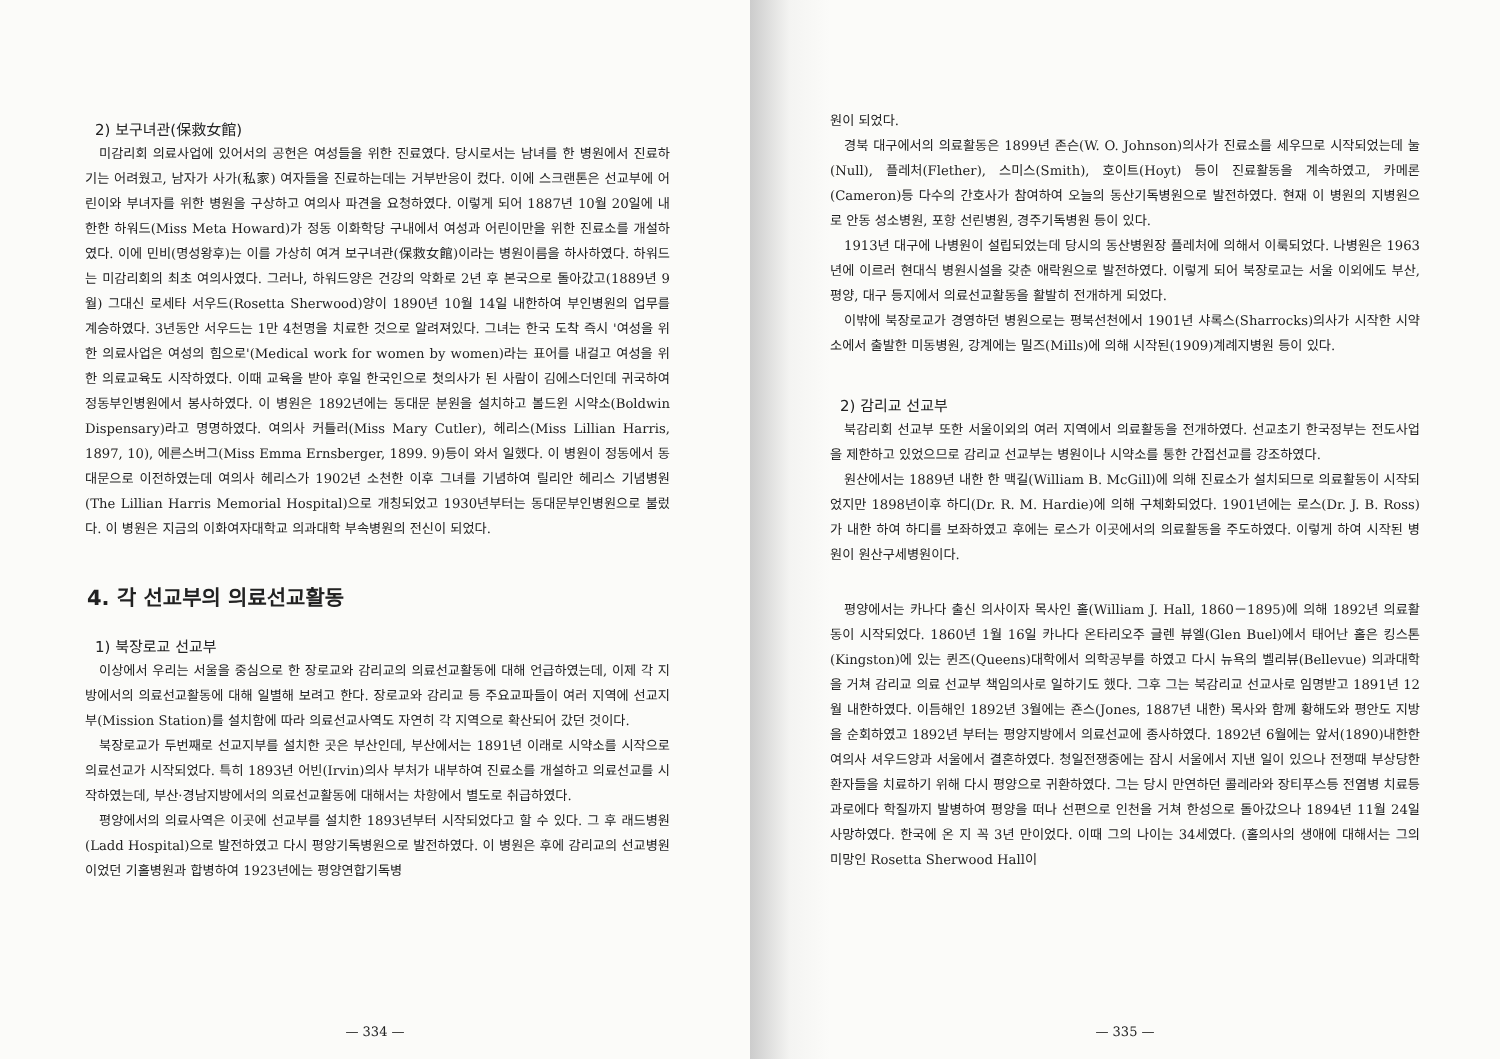2) 보구녀관(保救女館)
미감리회 의료사업에 있어서의 공헌은 여성들을 위한 진료였다. 당시로서는 남녀를 한 병원에서 진료하기는 어려웠고, 남자가 사가(私家) 여자들을 진료하는데는 거부반응이 컸다. 이에 스크랜톤은 선교부에 어린이와 부녀자를 위한 병원을 구상하고 여의사 파견을 요청하였다. 이렇게 되어 1887년 10월 20일에 내한한 하워드(Miss Meta Howard)가 정동 이화학당 구내에서 여성과 어린이만을 위한 진료소를 개설하였다. 이에 민비(명성왕후)는 이를 가상히 여겨 보구녀관(保救女館)이라는 병원이름을 하사하였다. 하워드는 미감리회의 최초 여의사였다. 그러나, 하워드양은 건강의 악화로 2년 후 본국으로 돌아갔고(1889년 9월) 그대신 로세타 서우드(Rosetta Sherwood)양이 1890년 10월 14일 내한하여 부인병원의 업무를 계승하였다. 3년동안 서우드는 1만 4천명을 치료한 것으로 알려져있다. 그녀는 한국 도착 즉시 '여성을 위한 의료사업은 여성의 힘으로'(Medical work for women by women)라는 표어를 내걸고 여성을 위한 의료교육도 시작하였다. 이때 교육을 받아 후일 한국인으로 첫의사가 된 사람이 김에스더인데 귀국하여 정동부인병원에서 봉사하였다. 이 병원은 1892년에는 동대문 분원을 설치하고 볼드윈 시약소(Boldwin Dispensary)라고 명명하였다. 여의사 커틀러(Miss Mary Cutler), 헤리스(Miss Lillian Harris, 1897, 10), 에른스버그(Miss Emma Ernsberger, 1899. 9)등이 와서 일했다. 이 병원이 정동에서 동대문으로 이전하였는데 여의사 헤리스가 1902년 소천한 이후 그녀를 기념하여 릴리안 헤리스 기념병원(The Lillian Harris Memorial Hospital)으로 개칭되었고 1930년부터는 동대문부인병원으로 불렀다. 이 병원은 지금의 이화여자대학교 의과대학 부속병원의 전신이 되었다.
4. 각 선교부의 의료선교활동
1) 북장로교 선교부
이상에서 우리는 서울을 중심으로 한 장로교와 감리교의 의료선교활동에 대해 언급하였는데, 이제 각 지방에서의 의료선교활동에 대해 일별해 보려고 한다. 장로교와 감리교 등 주요교파들이 여러 지역에 선교지부(Mission Station)를 설치함에 따라 의료선교사역도 자연히 각 지역으로 확산되어 갔던 것이다.
북장로교가 두번째로 선교지부를 설치한 곳은 부산인데, 부산에서는 1891년 이래로 시약소를 시작으로 의료선교가 시작되었다. 특히 1893년 어빈(Irvin)의사 부처가 내부하여 진료소를 개설하고 의료선교를 시작하였는데, 부산·경남지방에서의 의료선교활동에 대해서는 차항에서 별도로 취급하였다.
평양에서의 의료사역은 이곳에 선교부를 설치한 1893년부터 시작되었다고 할 수 있다. 그 후 래드병원(Ladd Hospital)으로 발전하였고 다시 평양기독병원으로 발전하였다. 이 병원은 후에 감리교의 선교병원이었던 기홀병원과 합병하여 1923년에는 평양연합기독병
— 334 —
원이 되었다.
경북 대구에서의 의료활동은 1899년 존슨(W. O. Johnson)의사가 진료소를 세우므로 시작되었는데 눌(Null), 플레처(Flether), 스미스(Smith), 호이트(Hoyt) 등이 진료활동을 계속하였고, 카메론(Cameron)등 다수의 간호사가 참여하여 오늘의 동산기독병원으로 발전하였다. 현재 이 병원의 지병원으로 안동 성소병원, 포항 선린병원, 경주기독병원 등이 있다.
1913년 대구에 나병원이 설립되었는데 당시의 동산병원장 플레처에 의해서 이룩되었다. 나병원은 1963년에 이르러 현대식 병원시설을 갖춘 애락원으로 발전하였다. 이렇게 되어 북장로교는 서울 이외에도 부산, 평양, 대구 등지에서 의료선교활동을 활발히 전개하게 되었다.
이밖에 북장로교가 경영하던 병원으로는 평북선천에서 1901년 샤록스(Sharrocks)의사가 시작한 시약소에서 출발한 미동병원, 강계에는 밀즈(Mills)에 의해 시작된(1909)계례지병원 등이 있다.
2) 감리교 선교부
북감리회 선교부 또한 서울이외의 여러 지역에서 의료활동을 전개하였다. 선교초기 한국정부는 전도사업을 제한하고 있었으므로 감리교 선교부는 병원이나 시약소를 통한 간접선교를 강조하였다.
원산에서는 1889년 내한 한 맥길(William B. McGill)에 의해 진료소가 설치되므로 의료활동이 시작되었지만 1898년이후 하디(Dr. R. M. Hardie)에 의해 구체화되었다. 1901년에는 로스(Dr. J. B. Ross)가 내한 하여 하디를 보좌하였고 후에는 로스가 이곳에서의 의료활동을 주도하였다. 이렇게 하여 시작된 병원이 원산구세병원이다.
평양에서는 카나다 출신 의사이자 목사인 홀(William J. Hall, 1860－1895)에 의해 1892년 의료활동이 시작되었다. 1860년 1월 16일 카나다 온타리오주 글렌 뷰엘(Glen Buel)에서 태어난 홀은 킹스톤(Kingston)에 있는 퀸즈(Queens)대학에서 의학공부를 하였고 다시 뉴욕의 벨리뷰(Bellevue) 의과대학을 거쳐 감리교 의료 선교부 책임의사로 일하기도 했다. 그후 그는 북감리교 선교사로 임명받고 1891년 12월 내한하였다. 이듬해인 1892년 3월에는 죤스(Jones, 1887년 내한) 목사와 함께 황해도와 평안도 지방을 순회하였고 1892년 부터는 평양지방에서 의료선교에 종사하였다. 1892년 6월에는 앞서(1890)내한한 여의사 셔우드양과 서울에서 결혼하였다. 청일전쟁중에는 잠시 서울에서 지낸 일이 있으나 전쟁때 부상당한 환자들을 치료하기 위해 다시 평양으로 귀환하였다. 그는 당시 만연하던 콜레라와 장티푸스등 전염병 치료등 과로에다 학질까지 발병하여 평양을 떠나 선편으로 인천을 거쳐 한성으로 돌아갔으나 1894년 11월 24일 사망하였다. 한국에 온 지 꼭 3년 만이었다. 이때 그의 나이는 34세였다. (홀의사의 생애에 대해서는 그의 미망인 Rosetta Sherwood Hall이
— 335 —